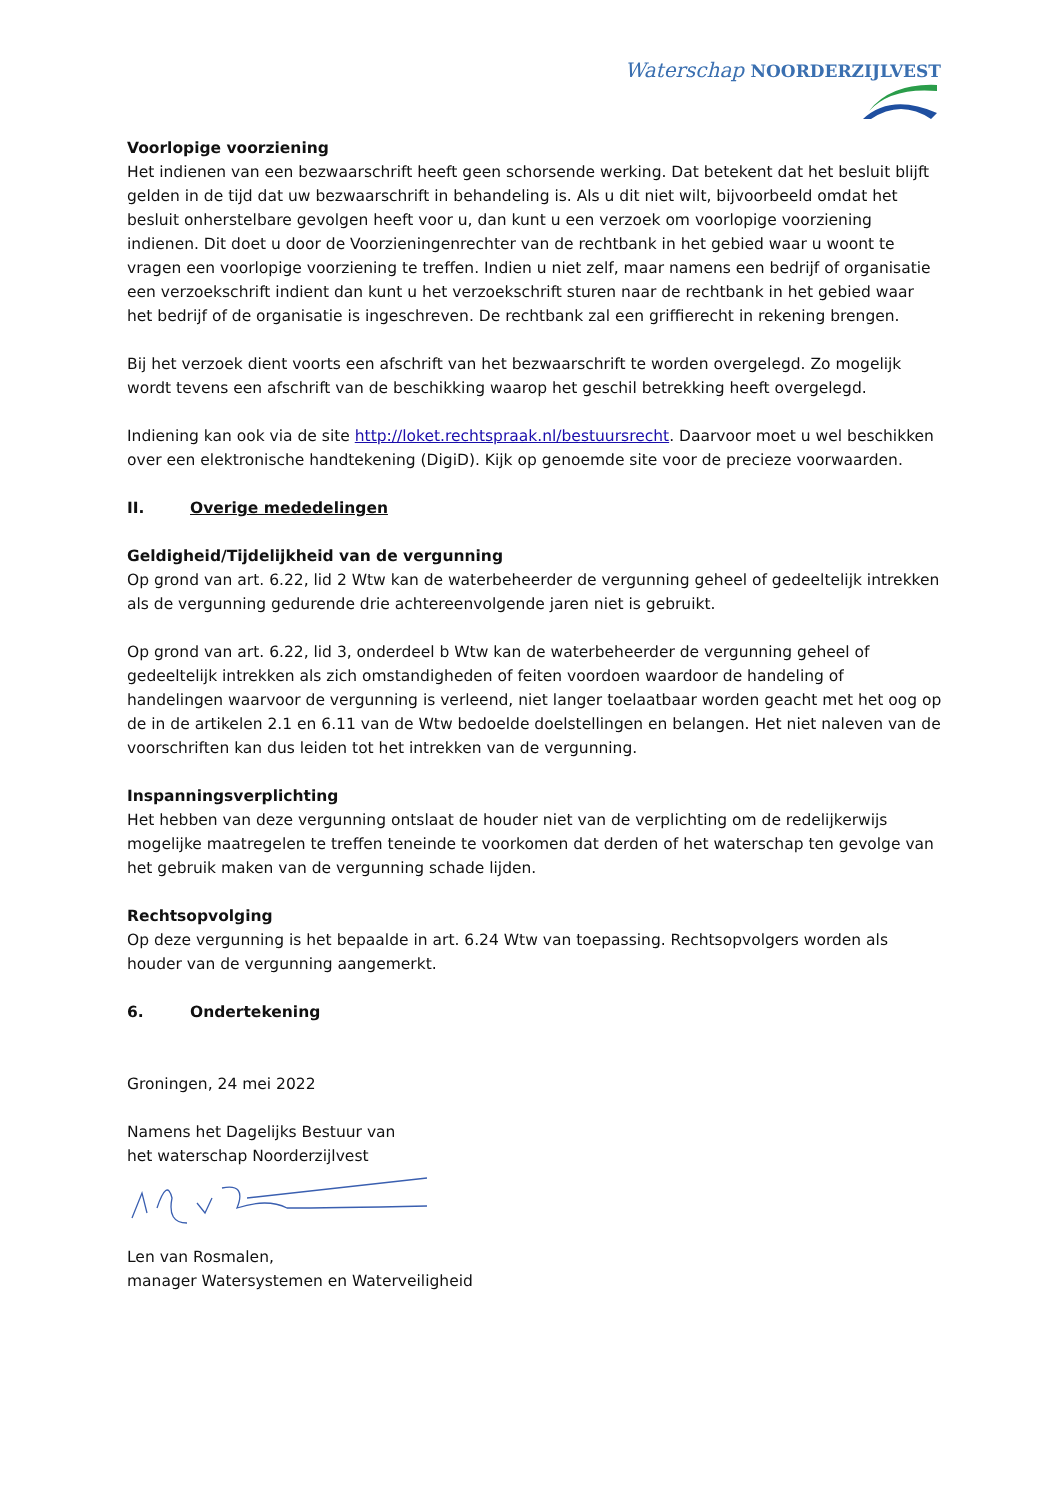Waterschap NOORDERZIJLVEST
Voorlopige voorziening
Het indienen van een bezwaarschrift heeft geen schorsende werking. Dat betekent dat het besluit blijft gelden in de tijd dat uw bezwaarschrift in behandeling is. Als u dit niet wilt, bijvoorbeeld omdat het besluit onherstelbare gevolgen heeft voor u, dan kunt u een verzoek om voorlopige voorziening indienen. Dit doet u door de Voorzieningenrechter van de rechtbank in het gebied waar u woont te vragen een voorlopige voorziening te treffen. Indien u niet zelf, maar namens een bedrijf of organisatie een verzoekschrift indient dan kunt u het verzoekschrift sturen naar de rechtbank in het gebied waar het bedrijf of de organisatie is ingeschreven. De rechtbank zal een griffierecht in rekening brengen.
Bij het verzoek dient voorts een afschrift van het bezwaarschrift te worden overgelegd. Zo mogelijk wordt tevens een afschrift van de beschikking waarop het geschil betrekking heeft overgelegd.
Indiening kan ook via de site http://loket.rechtspraak.nl/bestuursrecht. Daarvoor moet u wel beschikken over een elektronische handtekening (DigiD). Kijk op genoemde site voor de precieze voorwaarden.
II. Overige mededelingen
Geldigheid/Tijdelijkheid van de vergunning
Op grond van art. 6.22, lid 2 Wtw kan de waterbeheerder de vergunning geheel of gedeeltelijk intrekken als de vergunning gedurende drie achtereenvolgende jaren niet is gebruikt.
Op grond van art. 6.22, lid 3, onderdeel b Wtw kan de waterbeheerder de vergunning geheel of gedeeltelijk intrekken als zich omstandigheden of feiten voordoen waardoor de handeling of handelingen waarvoor de vergunning is verleend, niet langer toelaatbaar worden geacht met het oog op de in de artikelen 2.1 en 6.11 van de Wtw bedoelde doelstellingen en belangen. Het niet naleven van de voorschriften kan dus leiden tot het intrekken van de vergunning.
Inspanningsverplichting
Het hebben van deze vergunning ontslaat de houder niet van de verplichting om de redelijkerwijs mogelijke maatregelen te treffen teneinde te voorkomen dat derden of het waterschap ten gevolge van het gebruik maken van de vergunning schade lijden.
Rechtsopvolging
Op deze vergunning is het bepaalde in art. 6.24 Wtw van toepassing. Rechtsopvolgers worden als houder van de vergunning aangemerkt.
6. Ondertekening
Groningen, 24 mei 2022
Namens het Dagelijks Bestuur van
het waterschap Noorderzijlvest
Len van Rosmalen,
manager Watersystemen en Waterveiligheid